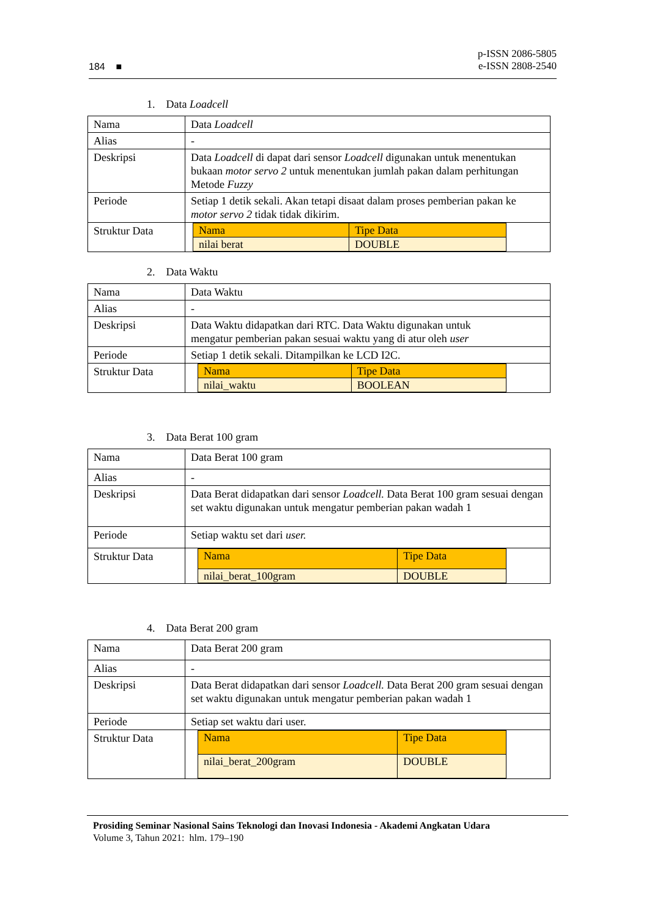184 ■ p-ISSN 2086-5805
e-ISSN 2808-2540
1. Data Loadcell
| Nama | Data Loadcell |
| Alias | - |
| Deskripsi | Data Loadcell di dapat dari sensor Loadcell digunakan untuk menentukan bukaan motor servo 2 untuk menentukan jumlah pakan dalam perhitungan Metode Fuzzy |
| Periode | Setiap 1 detik sekali. Akan tetapi disaat dalam proses pemberian pakan ke motor servo 2 tidak tidak dikirim. |
| Struktur Data | / Nama / Tipe Data / / nilai berat / DOUBLE / |
2. Data Waktu
| Nama | Data Waktu |
| Alias | - |
| Deskripsi | Data Waktu didapatkan dari RTC. Data Waktu digunakan untuk mengatur pemberian pakan sesuai waktu yang di atur oleh user |
| Periode | Setiap 1 detik sekali. Ditampilkan ke LCD I2C. |
| Struktur Data | / Nama / Tipe Data / / nilai_waktu / BOOLEAN / |
3. Data Berat 100 gram
| Nama | Data Berat 100 gram |
| Alias | - |
| Deskripsi | Data Berat didapatkan dari sensor Loadcell. Data Berat 100 gram sesuai dengan set waktu digunakan untuk mengatur pemberian pakan wadah 1 |
| Periode | Setiap waktu set dari user. |
| Struktur Data | / Nama / Tipe Data / / nilai_berat_100gram / DOUBLE / |
4. Data Berat 200 gram
| Nama | Data Berat 200 gram |
| Alias | - |
| Deskripsi | Data Berat didapatkan dari sensor Loadcell. Data Berat 200 gram sesuai dengan set waktu digunakan untuk mengatur pemberian pakan wadah 1 |
| Periode | Setiap set waktu dari user. |
| Struktur Data | / Nama / Tipe Data / / nilai_berat_200gram / DOUBLE / |
Prosiding Seminar Nasional Sains Teknologi dan Inovasi Indonesia - Akademi Angkatan Udara
Volume 3, Tahun 2021: hlm. 179–190